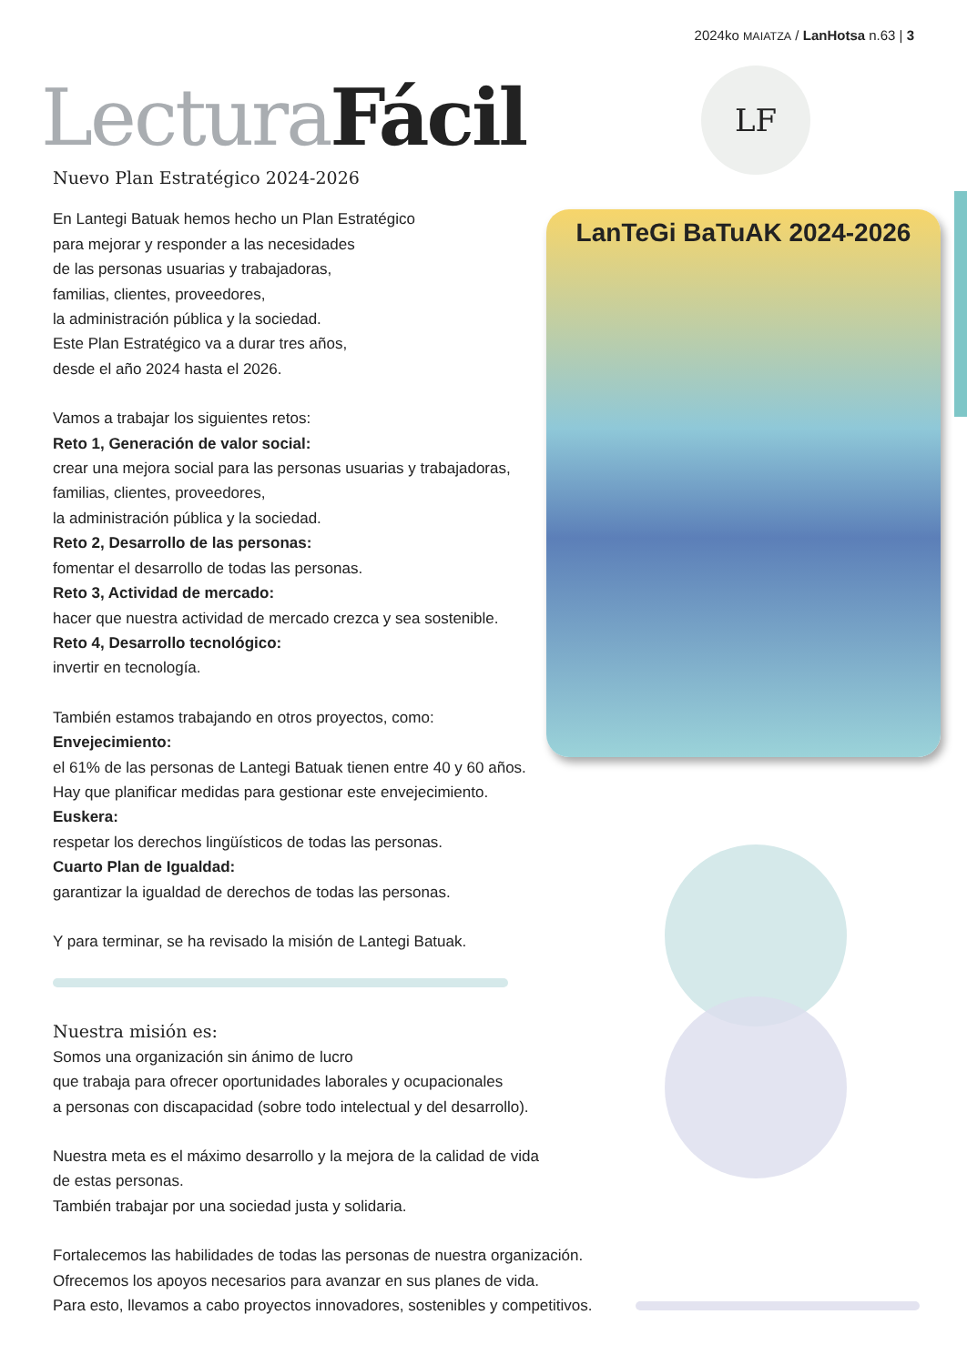2024ko MAIATZA / LanHotsa n.63 | 3
Lectura Fácil LF
LanTeGi BaTuAK 2024-2026
Nuevo Plan Estratégico 2024-2026
En Lantegi Batuak hemos hecho un Plan Estratégico
para mejorar y responder a las necesidades
de las personas usuarias y trabajadoras,
familias, clientes, proveedores,
la administración pública y la sociedad.
Este Plan Estratégico va a durar tres años,
desde el año 2024 hasta el 2026.
Vamos a trabajar los siguientes retos:
Reto 1, Generación de valor social:
crear una mejora social para las personas usuarias y trabajadoras,
familias, clientes, proveedores,
la administración pública y la sociedad.
Reto 2, Desarrollo de las personas:
fomentar el desarrollo de todas las personas.
Reto 3, Actividad de mercado:
hacer que nuestra actividad de mercado crezca y sea sostenible.
Reto 4, Desarrollo tecnológico:
invertir en tecnología.
También estamos trabajando en otros proyectos, como:
Envejecimiento:
el 61% de las personas de Lantegi Batuak tienen entre 40 y 60 años.
Hay que planificar medidas para gestionar este envejecimiento.
Euskera:
respetar los derechos lingüísticos de todas las personas.
Cuarto Plan de Igualdad:
garantizar la igualdad de derechos de todas las personas.
Y para terminar, se ha revisado la misión de Lantegi Batuak.
Nuestra misión es:
Somos una organización sin ánimo de lucro
que trabaja para ofrecer oportunidades laborales y ocupacionales
a personas con discapacidad (sobre todo intelectual y del desarrollo).
Nuestra meta es el máximo desarrollo y la mejora de la calidad de vida
de estas personas.
También trabajar por una sociedad justa y solidaria.
Fortalecemos las habilidades de todas las personas de nuestra organización.
Ofrecemos los apoyos necesarios para avanzar en sus planes de vida.
Para esto, llevamos a cabo proyectos innovadores, sostenibles y competitivos.